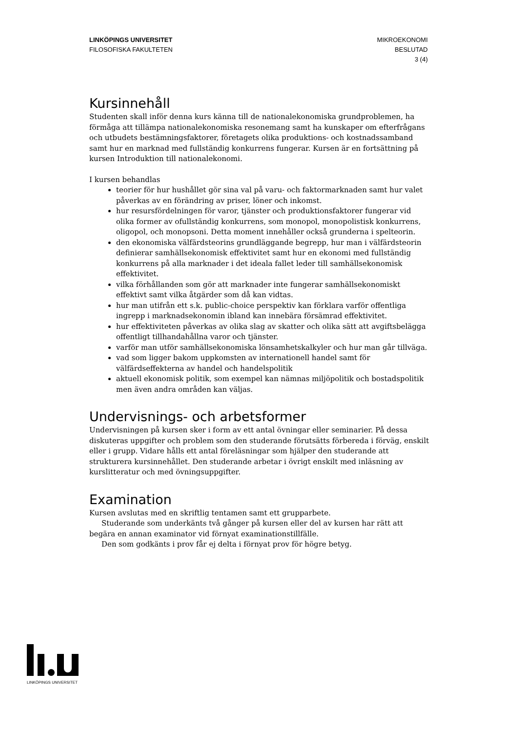LINKÖPINGS UNIVERSITET
FILOSOFISKA FAKULTETEN
MIKROEKONOMI
BESLUTAD
3 (4)
Kursinnehåll
Studenten skall inför denna kurs känna till de nationalekonomiska grundproblemen, ha förmåga att tillämpa nationalekonomiska resonemang samt ha kunskaper om efterfrågans och utbudets bestämningsfaktorer, företagets olika produktions- och kostnadssamband samt hur en marknad med fullständig konkurrens fungerar. Kursen är en fortsättning på kursen Introduktion till nationalekonomi.
I kursen behandlas
teorier för hur hushållet gör sina val på varu- och faktormarknaden samt hur valet påverkas av en förändring av priser, löner och inkomst.
hur resursfördelningen för varor, tjänster och produktionsfaktorer fungerar vid olika former av ofullständig konkurrens, som monopol, monopolistisk konkurrens, oligopol, och monopsoni. Detta moment innehåller också grunderna i spelteorin.
den ekonomiska välfärdsteorins grundläggande begrepp, hur man i välfärdsteorin definierar samhällsekonomisk effektivitet samt hur en ekonomi med fullständig konkurrens på alla marknader i det ideala fallet leder till samhällsekonomisk effektivitet.
vilka förhållanden som gör att marknader inte fungerar samhällsekonomiskt effektivt samt vilka åtgärder som då kan vidtas.
hur man utifrån ett s.k. public-choice perspektiv kan förklara varför offentliga ingrepp i marknadsekonomin ibland kan innebära försämrad effektivitet.
hur effektiviteten påverkas av olika slag av skatter och olika sätt att avgiftsbelägga offentligt tillhandahållna varor och tjänster.
varför man utför samhällsekonomiska lönsamhetskalkyler och hur man går tillväga.
vad som ligger bakom uppkomsten av internationell handel samt för välfärdseffekterna av handel och handelspolitik
aktuell ekonomisk politik, som exempel kan nämnas miljöpolitik och bostadspolitik men även andra områden kan väljas.
Undervisnings- och arbetsformer
Undervisningen på kursen sker i form av ett antal övningar eller seminarier. På dessa diskuteras uppgifter och problem som den studerande förutsätts förbereda i förväg, enskilt eller i grupp. Vidare hålls ett antal föreläsningar som hjälper den studerande att strukturera kursinnehållet. Den studerande arbetar i övrigt enskilt med inläsning av kurslitteratur och med övningsuppgifter.
Examination
Kursen avslutas med en skriftlig tentamen samt ett grupparbete.
Studerande som underkänts två gånger på kursen eller del av kursen har rätt att begära en annan examinator vid förnyat examinationstillfälle.
Den som godkänts i prov får ej delta i förnyat prov för högre betyg.
LINKÖPINGS UNIVERSITET